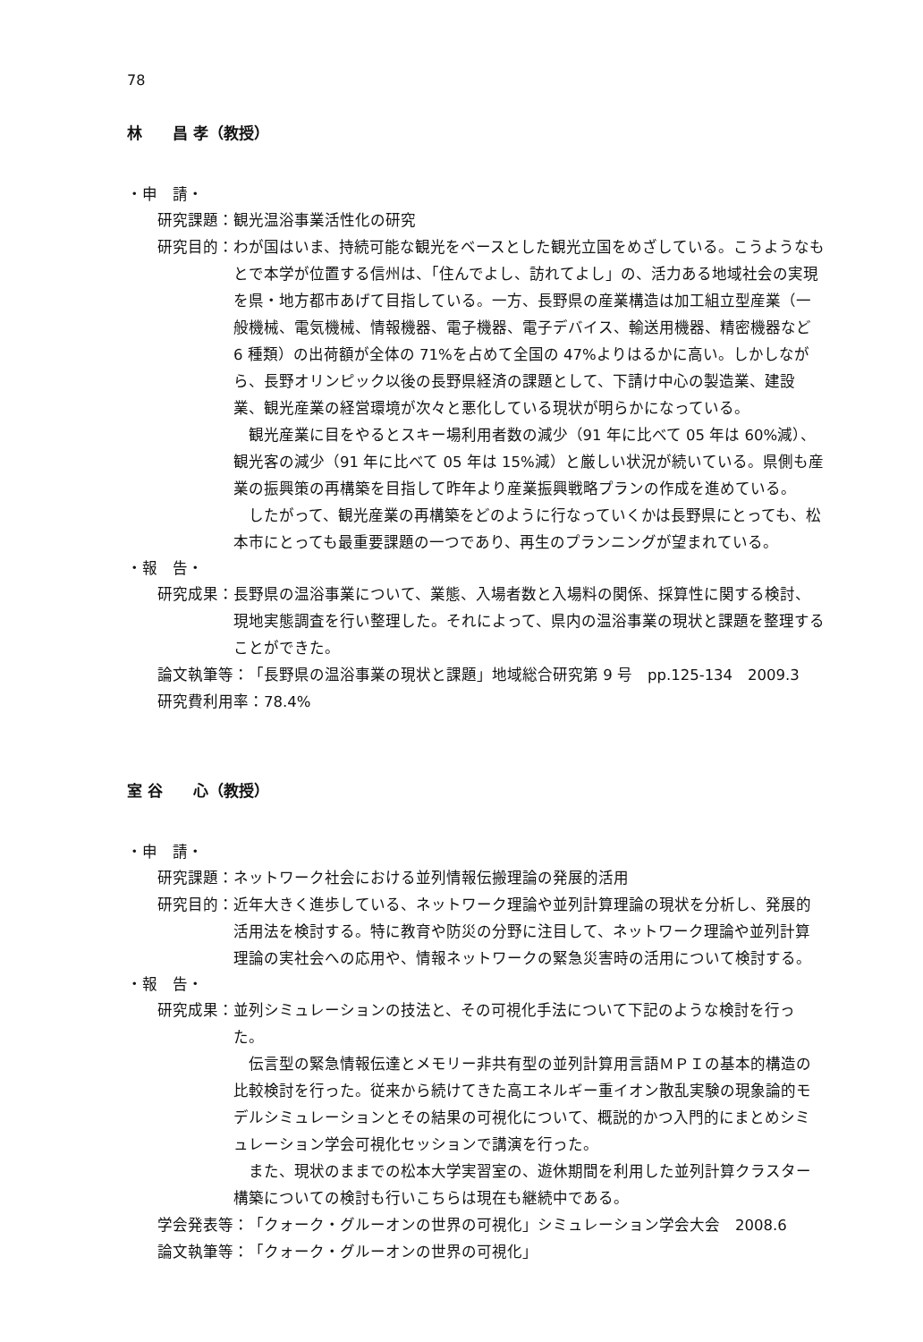78
林　　昌 孝（教授）
・申　請・
研究課題： 観光温浴事業活性化の研究
研究目的： わが国はいま、持続可能な観光をベースとした観光立国をめざしている。こうようなもとで本学が位置する信州は、「住んでよし、訪れてよし」の、活力ある地域社会の実現を県・地方都市あげて目指している。一方、長野県の産業構造は加工組立型産業（一般機械、電気機械、情報機器、電子機器、電子デバイス、輸送用機器、精密機器など 6 種類）の出荷額が全体の 71%を占めて全国の 47%よりはるかに高い。しかしながら、長野オリンピック以後の長野県経済の課題として、下請け中心の製造業、建設業、観光産業の経営環境が次々と悪化している現状が明らかになっている。
観光産業に目をやるとスキー場利用者数の減少（91 年に比べて 05 年は 60%減）、観光客の減少（91 年に比べて 05 年は 15%減）と厳しい状況が続いている。県側も産業の振興策の再構築を目指して昨年より産業振興戦略プランの作成を進めている。
したがって、観光産業の再構築をどのように行なっていくかは長野県にとっても、松本市にとっても最重要課題の一つであり、再生のプランニングが望まれている。
・報　告・
研究成果： 長野県の温浴事業について、業態、入場者数と入場料の関係、採算性に関する検討、現地実態調査を行い整理した。それによって、県内の温浴事業の現状と課題を整理することができた。
論文執筆等： 「長野県の温浴事業の現状と課題」地域総合研究第 9 号　pp.125-134　2009.3
研究費利用率： 78.4%
室 谷　　心（教授）
・申　請・
研究課題： ネットワーク社会における並列情報伝搬理論の発展的活用
研究目的： 近年大きく進歩している、ネットワーク理論や並列計算理論の現状を分析し、発展的活用法を検討する。特に教育や防災の分野に注目して、ネットワーク理論や並列計算理論の実社会への応用や、情報ネットワークの緊急災害時の活用について検討する。
・報　告・
研究成果： 並列シミュレーションの技法と、その可視化手法について下記のような検討を行った。
伝言型の緊急情報伝達とメモリー非共有型の並列計算用言語ＭＰＩの基本的構造の比較検討を行った。従来から続けてきた高エネルギー重イオン散乱実験の現象論的モデルシミュレーションとその結果の可視化について、概説的かつ入門的にまとめシミュレーション学会可視化セッションで講演を行った。
また、現状のままでの松本大学実習室の、遊休期間を利用した並列計算クラスター構築についての検討も行いこちらは現在も継続中である。
学会発表等： 「クォーク・グルーオンの世界の可視化」シミュレーション学会大会　2008.6
論文執筆等： 「クォーク・グルーオンの世界の可視化」